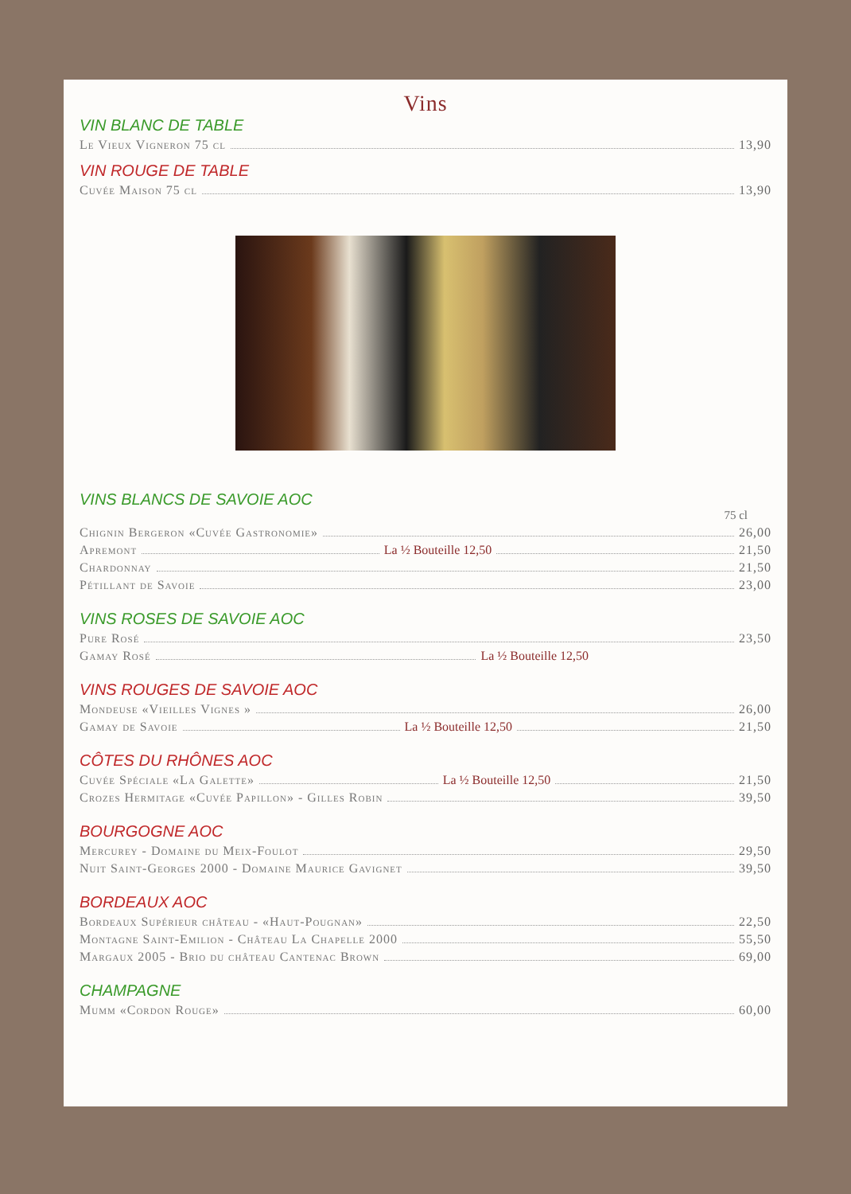Vins
VIN BLANC DE TABLE
Le Vieux Vigneron 75 cl 13,90
VIN ROUGE DE TABLE
Cuvée Maison 75 cl 13,90
VINS BLANCS DE SAVOIE AOC
75 cl
Chignin Bergeron «Cuvée Gastronomie» 26,00
Apremont La ½ Bouteille 12,50 21,50
Chardonnay 21,50
Pétillant de Savoie 23,00
VINS ROSES DE SAVOIE AOC
Pure Rosé 23,50
Gamay Rosé La ½ Bouteille 12,50
VINS ROUGES DE SAVOIE AOC
Mondeuse «Vieilles Vignes » 26,00
Gamay de Savoie La ½ Bouteille 12,50 21,50
CÔTES DU RHÔNES AOC
Cuvée Spéciale «La Galette» La ½ Bouteille 12,50 21,50
Crozes Hermitage «Cuvée Papillon» - Gilles Robin 39,50
BOURGOGNE AOC
Mercurey - Domaine du Meix-Foulot 29,50
Nuit Saint-Georges 2000 - Domaine Maurice Gavignet 39,50
BORDEAUX AOC
Bordeaux Supérieur château - «Haut-Pougnan» 22,50
Montagne Saint-Emilion - Château La Chapelle 2000 55,50
Margaux 2005 - Brio du château Cantenac Brown 69,00
CHAMPAGNE
Mumm «Cordon Rouge» 60,00